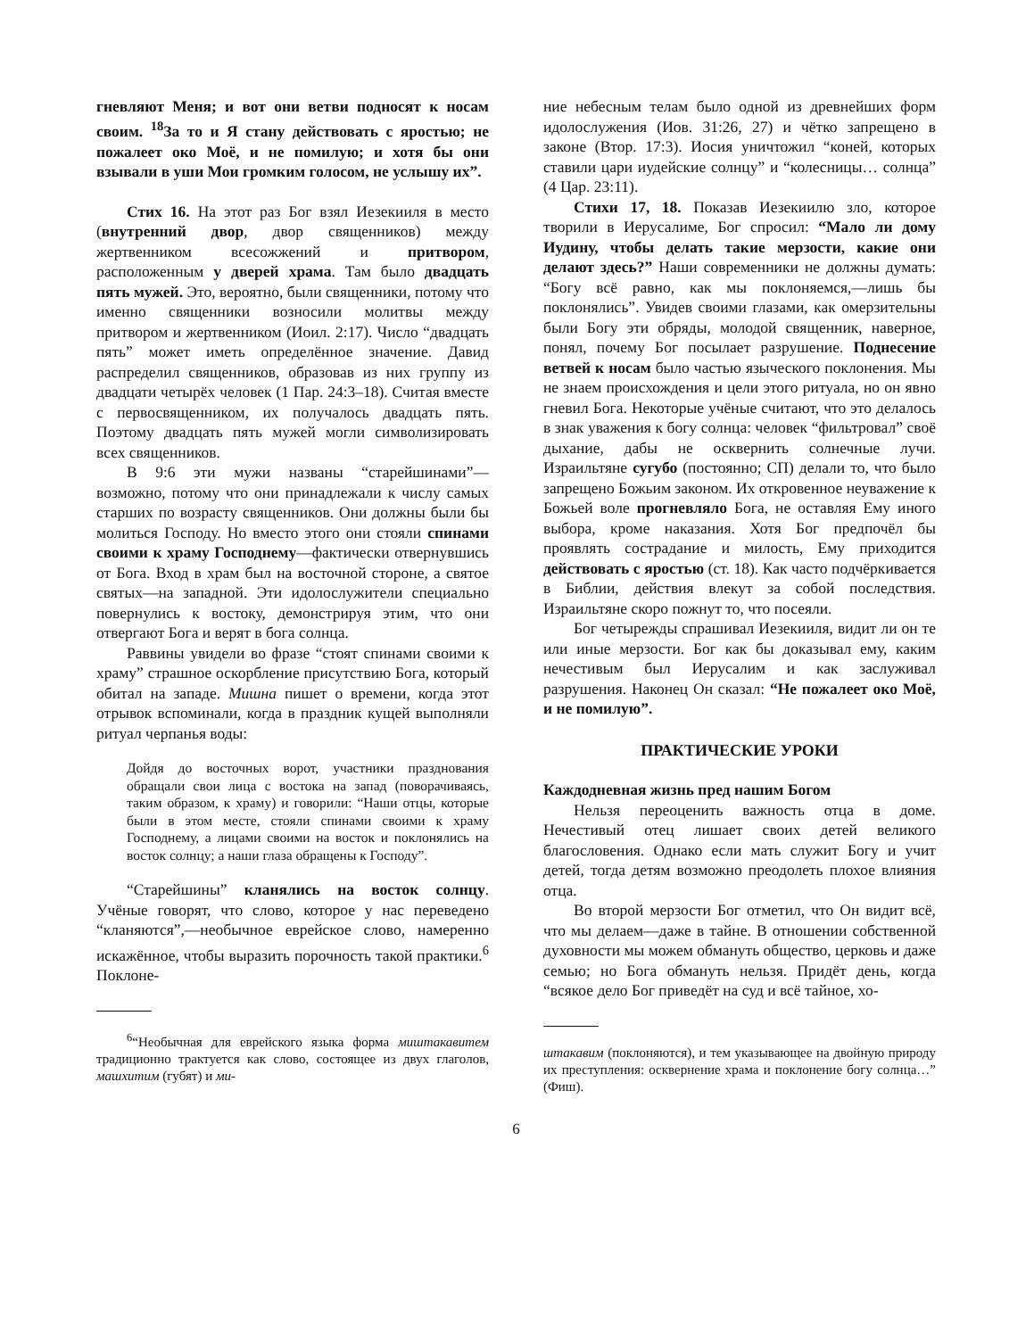гневляют Меня; и вот они ветви подносят к носам своим. <sup>18</sup>За то и Я стану действовать с яростью; не пожалеет око Моё, и не помилую; и хотя бы они взывали в уши Мои громким голосом, не услышу их”.
Стих 16. На этот раз Бог взял Иезекииля в место (внутренний двор, двор священников) между жертвенником всесожжений и притвором, расположенным у дверей храма. Там было двадцать пять мужей. Это, вероятно, были священники, потому что именно священники возносили молитвы между притвором и жертвенником (Иоил. 2:17). Число “двадцать пять” может иметь определённое значение. Давид распределил священников, образовав из них группу из двадцати четырёх человек (1 Пар. 24:3–18). Считая вместе с первосвященником, их получалось двадцать пять. Поэтому двадцать пять мужей могли символизировать всех священников.
В 9:6 эти мужи названы “старейшинами”— возможно, потому что они принадлежали к числу самых старших по возрасту священников. Они должны были бы молиться Господу. Но вместо этого они стояли спинами своими к храму Господнему—фактически отвернувшись от Бога. Вход в храм был на восточной стороне, а святое святых—на западной. Эти идолослужители специально повернулись к востоку, демонстрируя этим, что они отвергают Бога и верят в бога солнца.
Раввины увидели во фразе “стоят спинами своими к храму” страшное оскорбление присутствию Бога, который обитал на западе. Мишна пишет о времени, когда этот отрывок вспоминали, когда в праздник кущей выполняли ритуал черпанья воды:
Дойдя до восточных ворот, участники празднования обращали свои лица с востока на запад (поворачиваясь, таким образом, к храму) и говорили: “Наши отцы, которые были в этом месте, стояли спинами своими к храму Господнему, а лицами своими на восток и поклонялись на восток солнцу; а наши глаза обращены к Господу”.
“Старейшины” кланялись на восток солнцу. Учёные говорят, что слово, которое у нас переведено “кланяются”,—необычное еврейское слово, намеренно искажённое, чтобы выразить порочность такой практики.<sup>6</sup> Поклоне-
<sup>6</sup> “Необычная для еврейского языка форма миштакавитем традиционно трактуется как слово, состоящее из двух глаголов, машхитим (губят) и ми-
ние небесным телам было одной из древнейших форм идолослужения (Иов. 31:26, 27) и чётко запрещено в законе (Втор. 17:3). Иосия уничтожил “коней, которых ставили цари иудейские солнцу” и “колесницы… солнца” (4 Цар. 23:11).
Стихи 17, 18. Показав Иезекиилю зло, которое творили в Иерусалиме, Бог спросил: “Мало ли дому Иудину, чтобы делать такие мерзости, какие они делают здесь?” Наши современники не должны думать: “Богу всё равно, как мы поклоняемся,—лишь бы поклонялись”. Увидев своими глазами, как омерзительны были Богу эти обряды, молодой священник, наверное, понял, почему Бог посылает разрушение. Поднесение ветвей к носам было частью языческого поклонения. Мы не знаем происхождения и цели этого ритуала, но он явно гневил Бога. Некоторые учёные считают, что это делалось в знак уважения к богу солнца: человек “фильтровал” своё дыхание, дабы не осквернить солнечные лучи. Израильтяне сугубо (постоянно; СП) делали то, что было запрещено Божьим законом. Их откровенное неуважение к Божьей воле прогневляло Бога, не оставляя Ему иного выбора, кроме наказания. Хотя Бог предпочёл бы проявлять сострадание и милость, Ему приходится действовать с яростью (ст. 18). Как часто подчёркивается в Библии, действия влекут за собой последствия. Израильтяне скоро пожнут то, что посеяли.
Бог четырежды спрашивал Иезекииля, видит ли он те или иные мерзости. Бог как бы доказывал ему, каким нечестивым был Иерусалим и как заслуживал разрушения. Наконец Он сказал: “Не пожалеет око Моё, и не помилую”.
ПРАКТИЧЕСКИЕ УРОКИ
Каждодневная жизнь пред нашим Богом
Нельзя переоценить важность отца в доме. Нечестивый отец лишает своих детей великого благословения. Однако если мать служит Богу и учит детей, тогда детям возможно преодолеть плохое влияния отца.
Во второй мерзости Бог отметил, что Он видит всё, что мы делаем—даже в тайне. В отношении собственной духовности мы можем обмануть общество, церковь и даже семью; но Бога обмануть нельзя. Придёт день, когда “всякое дело Бог приведёт на суд и всё тайное, хо-
штакавим (поклоняются), и тем указывающее на двойную природу их преступления: осквернение храма и поклонение богу солнца…” (Фиш).
6